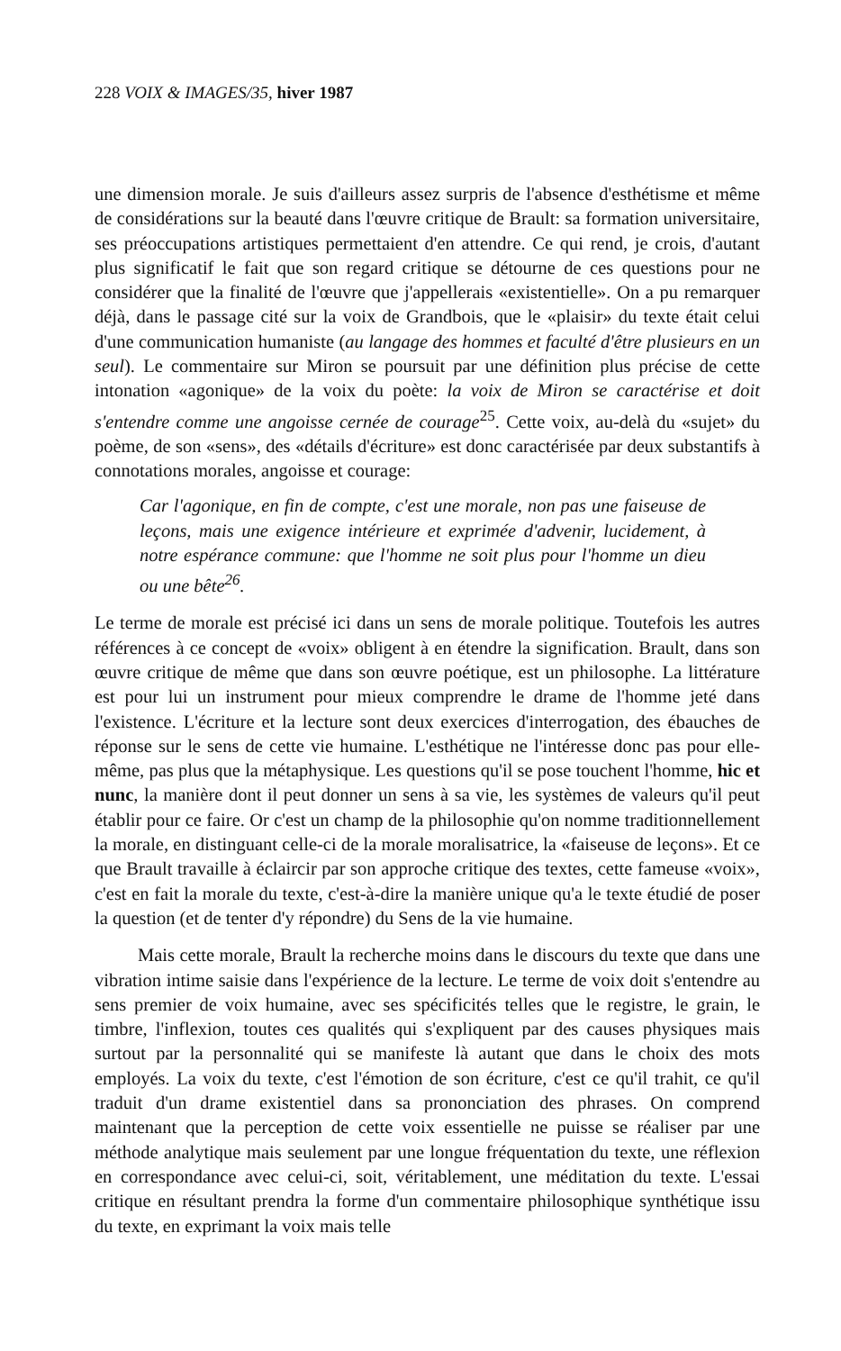228 VOIX & IMAGES/35, hiver 1987
une dimension morale. Je suis d'ailleurs assez surpris de l'absence d'esthétisme et même de considérations sur la beauté dans l'œuvre critique de Brault: sa formation universitaire, ses préoccupations artistiques permettaient d'en attendre. Ce qui rend, je crois, d'autant plus significatif le fait que son regard critique se détourne de ces questions pour ne considérer que la finalité de l'œuvre que j'appellerais «existentielle». On a pu remarquer déjà, dans le passage cité sur la voix de Grandbois, que le «plaisir» du texte était celui d'une communication humaniste (au langage des hommes et faculté d'être plusieurs en un seul). Le commentaire sur Miron se poursuit par une définition plus précise de cette intonation «agonique» de la voix du poète: la voix de Miron se caractérise et doit s'entendre comme une angoisse cernée de courage<sup>25</sup>. Cette voix, au-delà du «sujet» du poème, de son «sens», des «détails d'écriture» est donc caractérisée par deux substantifs à connotations morales, angoisse et courage:
Car l'agonique, en fin de compte, c'est une morale, non pas une faiseuse de leçons, mais une exigence intérieure et exprimée d'advenir, lucidement, à notre espérance commune: que l'homme ne soit plus pour l'homme un dieu ou une bête<sup>26</sup>.
Le terme de morale est précisé ici dans un sens de morale politique. Toutefois les autres références à ce concept de «voix» obligent à en étendre la signification. Brault, dans son œuvre critique de même que dans son œuvre poétique, est un philosophe. La littérature est pour lui un instrument pour mieux comprendre le drame de l'homme jeté dans l'existence. L'écriture et la lecture sont deux exercices d'interrogation, des ébauches de réponse sur le sens de cette vie humaine. L'esthétique ne l'intéresse donc pas pour elle-même, pas plus que la métaphysique. Les questions qu'il se pose touchent l'homme, hic et nunc, la manière dont il peut donner un sens à sa vie, les systèmes de valeurs qu'il peut établir pour ce faire. Or c'est un champ de la philosophie qu'on nomme traditionnellement la morale, en distinguant celle-ci de la morale moralisatrice, la «faiseuse de leçons». Et ce que Brault travaille à éclaircir par son approche critique des textes, cette fameuse «voix», c'est en fait la morale du texte, c'est-à-dire la manière unique qu'a le texte étudié de poser la question (et de tenter d'y répondre) du Sens de la vie humaine.
Mais cette morale, Brault la recherche moins dans le discours du texte que dans une vibration intime saisie dans l'expérience de la lecture. Le terme de voix doit s'entendre au sens premier de voix humaine, avec ses spécificités telles que le registre, le grain, le timbre, l'inflexion, toutes ces qualités qui s'expliquent par des causes physiques mais surtout par la personnalité qui se manifeste là autant que dans le choix des mots employés. La voix du texte, c'est l'émotion de son écriture, c'est ce qu'il trahit, ce qu'il traduit d'un drame existentiel dans sa prononciation des phrases. On comprend maintenant que la perception de cette voix essentielle ne puisse se réaliser par une méthode analytique mais seulement par une longue fréquentation du texte, une réflexion en correspondance avec celui-ci, soit, véritablement, une méditation du texte. L'essai critique en résultant prendra la forme d'un commentaire philosophique synthétique issu du texte, en exprimant la voix mais telle